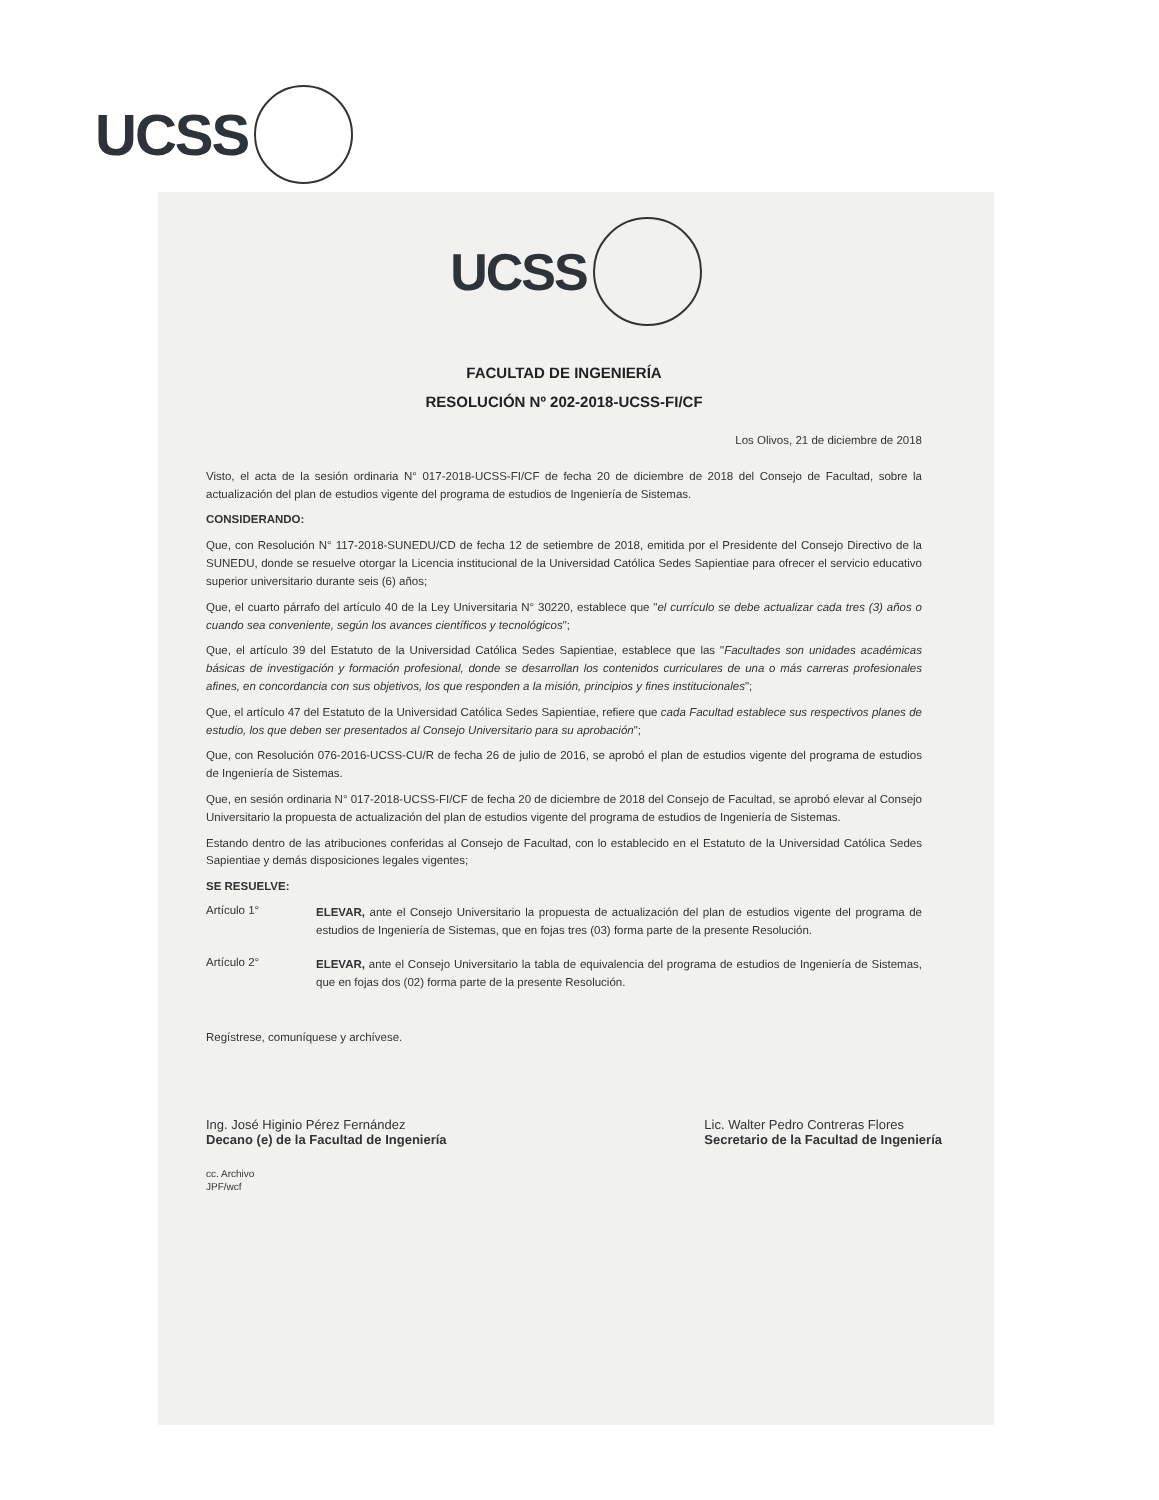UCSS
UCSS
FACULTAD DE INGENIERÍA
RESOLUCIÓN Nº 202-2018-UCSS-FI/CF
Los Olivos, 21 de diciembre de 2018
Visto, el acta de la sesión ordinaria N° 017-2018-UCSS-FI/CF de fecha 20 de diciembre de 2018 del Consejo de Facultad, sobre la actualización del plan de estudios vigente del programa de estudios de Ingeniería de Sistemas.
CONSIDERANDO:
Que, con Resolución N° 117-2018-SUNEDU/CD de fecha 12 de setiembre de 2018, emitida por el Presidente del Consejo Directivo de la SUNEDU, donde se resuelve otorgar la Licencia institucional de la Universidad Católica Sedes Sapientiae para ofrecer el servicio educativo superior universitario durante seis (6) años;
Que, el cuarto párrafo del artículo 40 de la Ley Universitaria N° 30220, establece que "el currículo se debe actualizar cada tres (3) años o cuando sea conveniente, según los avances científicos y tecnológicos";
Que, el artículo 39 del Estatuto de la Universidad Católica Sedes Sapientiae, establece que las "Facultades son unidades académicas básicas de investigación y formación profesional, donde se desarrollan los contenidos curriculares de una o más carreras profesionales afines, en concordancia con sus objetivos, los que responden a la misión, principios y fines institucionales";
Que, el artículo 47 del Estatuto de la Universidad Católica Sedes Sapientiae, refiere que cada Facultad establece sus respectivos planes de estudio, los que deben ser presentados al Consejo Universitario para su aprobación";
Que, con Resolución 076-2016-UCSS-CU/R de fecha 26 de julio de 2016, se aprobó el plan de estudios vigente del programa de estudios de Ingeniería de Sistemas.
Que, en sesión ordinaria N° 017-2018-UCSS-FI/CF de fecha 20 de diciembre de 2018 del Consejo de Facultad, se aprobó elevar al Consejo Universitario la propuesta de actualización del plan de estudios vigente del programa de estudios de Ingeniería de Sistemas.
Estando dentro de las atribuciones conferidas al Consejo de Facultad, con lo establecido en el Estatuto de la Universidad Católica Sedes Sapientiae y demás disposiciones legales vigentes;
SE RESUELVE:
Artículo 1°
ELEVAR, ante el Consejo Universitario la propuesta de actualización del plan de estudios vigente del programa de estudios de Ingeniería de Sistemas, que en fojas tres (03) forma parte de la presente Resolución.
Artículo 2°
ELEVAR, ante el Consejo Universitario la tabla de equivalencia del programa de estudios de Ingeniería de Sistemas, que en fojas dos (02) forma parte de la presente Resolución.
Regístrese, comuníquese y archívese.
Ing. José Higinio Pérez Fernández
Decano (e) de la Facultad de Ingeniería
Lic. Walter Pedro Contreras Flores
Secretario de la Facultad de Ingeniería
cc. Archivo
JPF/wcf